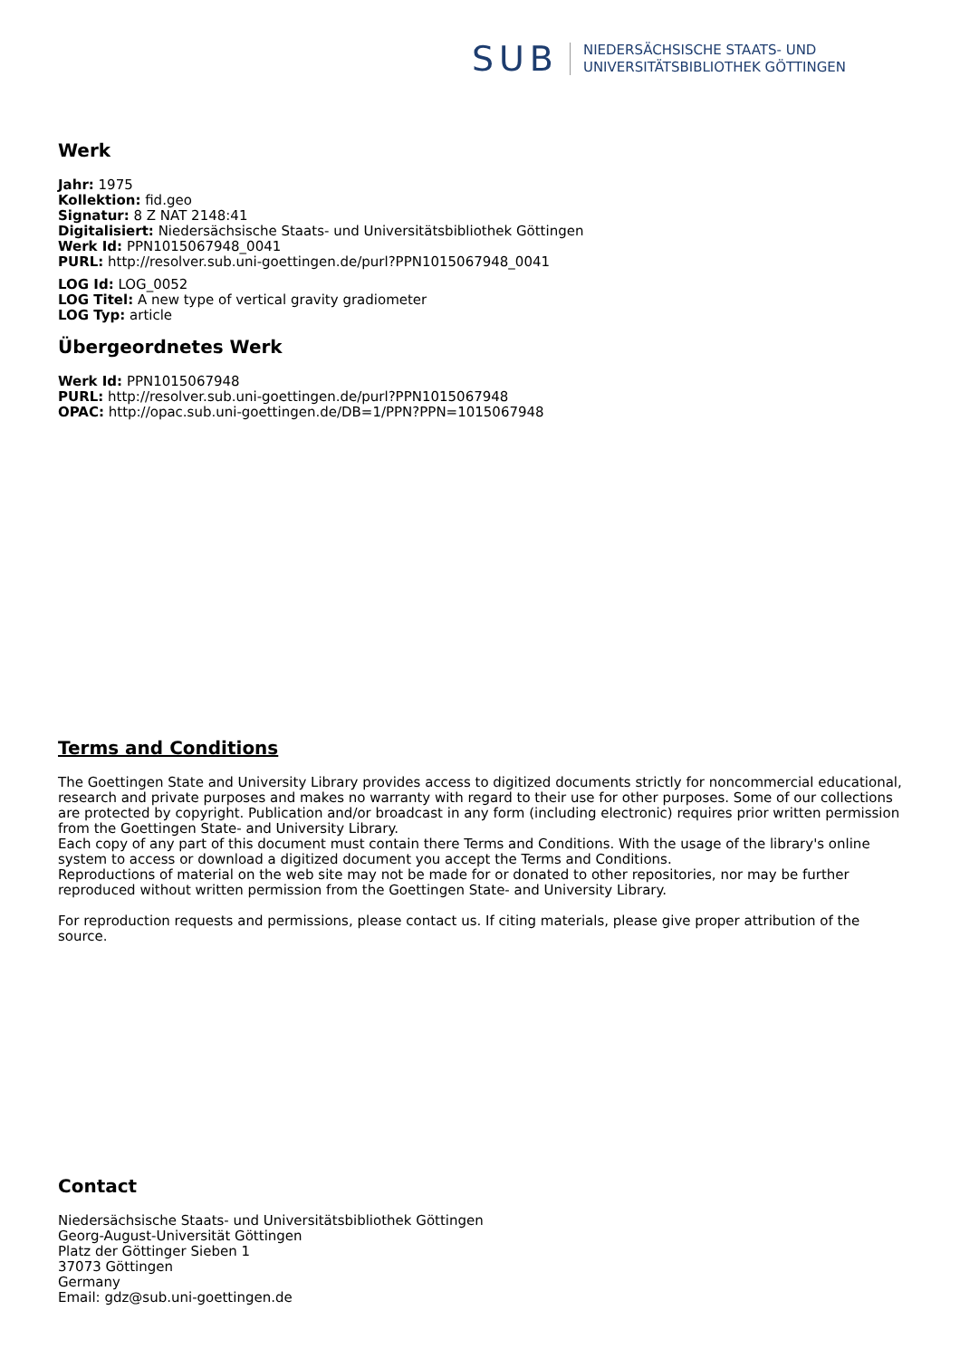SUB
NIEDERSÄCHSISCHE STAATS- UND
UNIVERSITÄTSBIBLIOTHEK GÖTTINGEN
Werk
Jahr: 1975
Kollektion: fid.geo
Signatur: 8 Z NAT 2148:41
Digitalisiert: Niedersächsische Staats- und Universitätsbibliothek Göttingen
Werk Id: PPN1015067948_0041
PURL: http://resolver.sub.uni-goettingen.de/purl?PPN1015067948_0041
LOG Id: LOG_0052
LOG Titel: A new type of vertical gravity gradiometer
LOG Typ: article
Übergeordnetes Werk
Werk Id: PPN1015067948
PURL: http://resolver.sub.uni-goettingen.de/purl?PPN1015067948
OPAC: http://opac.sub.uni-goettingen.de/DB=1/PPN?PPN=1015067948
Terms and Conditions
The Goettingen State and University Library provides access to digitized documents strictly for noncommercial educational, research and private purposes and makes no warranty with regard to their use for other purposes. Some of our collections are protected by copyright. Publication and/or broadcast in any form (including electronic) requires prior written permission from the Goettingen State- and University Library.
Each copy of any part of this document must contain there Terms and Conditions. With the usage of the library's online system to access or download a digitized document you accept the Terms and Conditions.
Reproductions of material on the web site may not be made for or donated to other repositories, nor may be further reproduced without written permission from the Goettingen State- and University Library.
For reproduction requests and permissions, please contact us. If citing materials, please give proper attribution of the source.
Contact
Niedersächsische Staats- und Universitätsbibliothek Göttingen
Georg-August-Universität Göttingen
Platz der Göttinger Sieben 1
37073 Göttingen
Germany
Email: gdz@sub.uni-goettingen.de